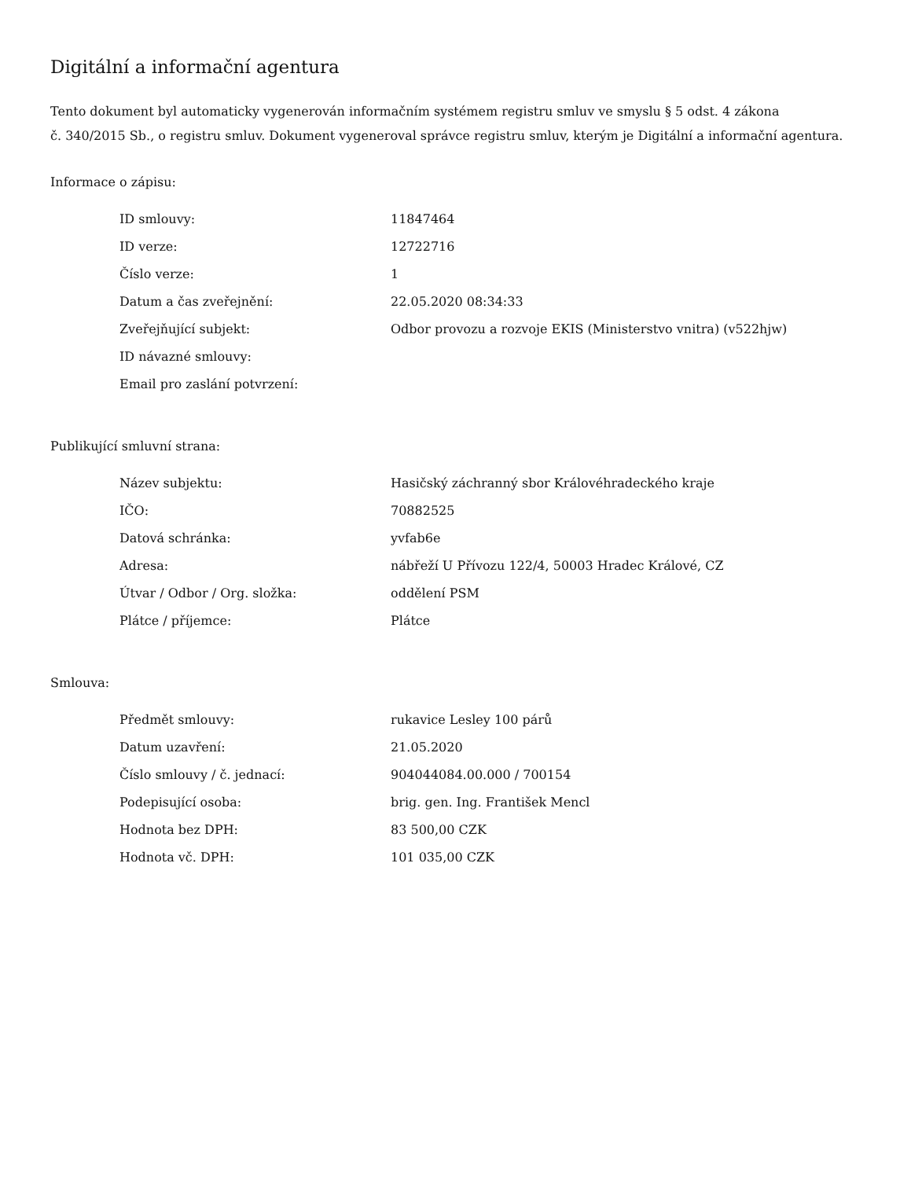Digitální a informační agentura
Tento dokument byl automaticky vygenerován informačním systémem registru smluv ve smyslu § 5 odst. 4 zákona
č. 340/2015 Sb., o registru smluv. Dokument vygeneroval správce registru smluv, kterým je Digitální a informační agentura.
Informace o zápisu:
| ID smlouvy: | 11847464 |
| ID verze: | 12722716 |
| Číslo verze: | 1 |
| Datum a čas zveřejnění: | 22.05.2020 08:34:33 |
| Zveřejňující subjekt: | Odbor provozu a rozvoje EKIS (Ministerstvo vnitra) (v522hjw) |
| ID návazné smlouvy: | |
| Email pro zaslání potvrzení: | |
Publikující smluvní strana:
| Název subjektu: | Hasičský záchranný sbor Královéhradeckého kraje |
| IČO: | 70882525 |
| Datová schránka: | yvfab6e |
| Adresa: | nábřeží U Přívozu 122/4, 50003 Hradec Králové, CZ |
| Útvar / Odbor / Org. složka: | oddělení PSM |
| Plátce / příjemce: | Plátce |
Smlouva:
| Předmět smlouvy: | rukavice Lesley 100 párů |
| Datum uzavření: | 21.05.2020 |
| Číslo smlouvy / č. jednací: | 904044084.00.000 / 700154 |
| Podepisující osoba: | brig. gen. Ing. František Mencl |
| Hodnota bez DPH: | 83 500,00 CZK |
| Hodnota vč. DPH: | 101 035,00 CZK |